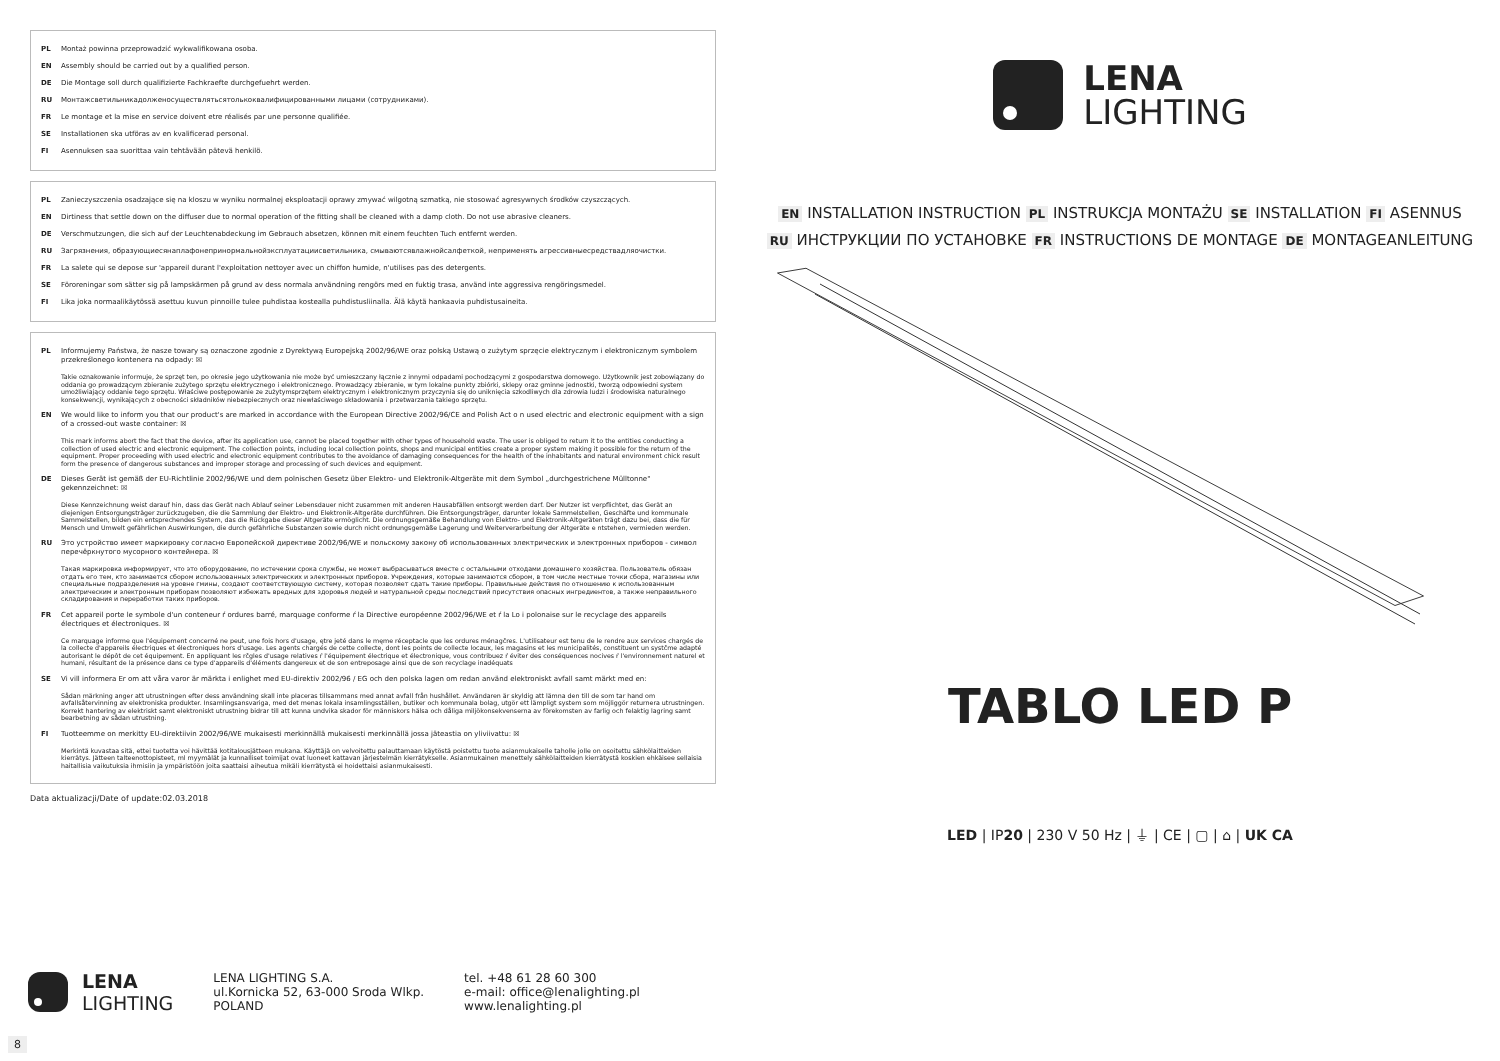PL Montaż powinna przeprowadzić wykwalifikowana osoba.
EN Assembly should be carried out by a qualified person.
DE Die Montage soll durch qualifizierte Fachkraefte durchgefuehrt werden.
RU Монтажсветильникадолженосуществлятьсятолькоквалифицированными лицами (сотрудниками).
FR Le montage et la mise en service doivent etre réalisés par une personne qualifiée.
SE Installationen ska utföras av en kvalificerad personal.
FI Asennuksen saa suorittaa vain tehtävään pätevä henkilö.
PL Zanieczyszczenia osadzające się na kloszu w wyniku normalnej eksploatacji oprawy zmywać wilgotną szmatką, nie stosować agresywnych środków czyszczących.
EN Dirtiness that settle down on the diffuser due to normal operation of the fitting shall be cleaned with a damp cloth. Do not use abrasive cleaners.
DE Verschmutzungen, die sich auf der Leuchtenabdeckung im Gebrauch absetzen, können mit einem feuchten Tuch entfernt werden.
RU Загрязнения, образующиесянаплафонепринормальнойэксплуатациисветильника, смываютсявлажнойсалфеткой, неприменять агрессивныесредствадляочистки.
FR La salete qui se depose sur 'appareil durant l'exploitation nettoyer avec un chiffon humide, n'utilises pas des detergents.
SE Föroreningar som sätter sig på lampskärmen på grund av dess normala användning rengörs med en fuktig trasa, använd inte aggressiva rengöringsmedel.
FI Lika joka normaalikäytössä asettuu kuvun pinnoille tulee puhdistaa kostealla puhdistusliinalla. Älä käytä hankaavia puhdistusaineita.
PL Informujemy Państwa, że nasze towary są oznaczone zgodnie z Dyrektywą Europejską 2002/96/WE oraz polską Ustawą o zużytym sprzęcie elektrycznym i elektronicznym symbolem przekreślonego kontenera na odpady: ☒
Takie oznakowanie informuje, że sprzęt ten, po okresie jego użytkowania nie może być umieszczany łącznie z innymi odpadami pochodzącymi z gospodarstwa domowego. Użytkownik jest zobowiązany do oddania go prowadzącym zbieranie zużytego sprzętu elektrycznego i elektronicznego. Prowadzący zbieranie, w tym lokalne punkty zbiórki, sklepy oraz gminne jednostki, tworzą odpowiedni system umożliwiający oddanie tego sprzętu. Właściwe postępowanie ze zużytymsprzętem elektrycznym i elektronicznym przyczynia się do uniknięcia szkodliwych dla zdrowia ludzi i środowiska naturalnego konsekwencji, wynikających z obecności składników niebezpiecznych oraz niewłaściwego składowania i przetwarzania takiego sprzętu.
EN We would like to inform you that our product's are marked in accordance with the European Directive 2002/96/CE and Polish Act o n used electric and electronic equipment with a sign of a crossed-out waste container: ☒
This mark informs abort the fact that the device, after its application use, cannot be placed together with other types of household waste. The user is obliged to return it to the entities conducting a collection of used electric and electronic equipment. The collection points, including local collection points, shops and municipal entities create a proper system making it possible for the return of the equipment. Proper proceeding with used electric and electronic equipment contributes to the avoidance of damaging consequences for the health of the inhabitants and natural environment chick result form the presence of dangerous substances and improper storage and processing of such devices and equipment.
DE Dieses Gerät ist gemäß der EU-Richtlinie 2002/96/WE und dem polnischen Gesetz über Elektro- und Elektronik-Altgeräte mit dem Symbol „durchgestrichene Mülltonne" gekennzeichnet: ☒
Diese Kennzeichnung weist darauf hin, dass das Gerät nach Ablauf seiner Lebensdauer nicht zusammen mit anderen Hausabfällen entsorgt werden darf. Der Nutzer ist verpflichtet, das Gerät an diejenigen Entsorgungsträger zurückzugeben, die die Sammlung der Elektro- und Elektronik-Altgeräte durchführen. Die Entsorgungsträger, darunter lokale Sammelstellen, Geschäfte und kommunale Sammelstellen, bilden ein entsprechendes System, das die Rückgabe dieser Altgeräte ermöglicht. Die ordnungsgemäße Behandlung von Elektro- und Elektronik-Altgeräten trägt dazu bei, dass die für Mensch und Umwelt gefährlichen Auswirkungen, die durch gefährliche Substanzen sowie durch nicht ordnungsgemäße Lagerung und Weiterverarbeitung der Altgeräte e ntstehen, vermieden werden.
RU Это устройство имеет маркировку согласно Европейской директиве 2002/96/WE и польскому закону об использованных электрических и электронных приборов - символ перечёркнутого мусорного контейнера. ☒
Такая маркировка информирует, что это оборудование, по истечении срока службы, не может выбрасываться вместе с остальными отходами домашнего хозяйства. Пользователь обязан отдать его тем, кто занимается сбором использованных электрических и электронных приборов. Учреждения, которые занимаются сбором, в том числе местные точки сбора, магазины или специальные подразделения на уровне гмины, создают соответствующую систему, которая позволяет сдать такие приборы. Правильные действия по отношению к использованным электрическим и электронным приборам позволяют избежать вредных для здоровья людей и натуральной среды последствий присутствия опасных ингредиентов, а также неправильного складирования и переработки таких приборов.
FR Cet appareil porte le symbole d'un conteneur ŕ ordures barré, marquage conforme ŕ la Directive européenne 2002/96/WE et ŕ la Lo i polonaise sur le recyclage des appareils électriques et électroniques. ☒
Ce marquage informe que l'équipement concerné ne peut, une fois hors d'usage, ętre jeté dans le męme réceptacle que les ordures ménagčres. L'utilisateur est tenu de le rendre aux services chargés de la collecte d'appareils électriques et électroniques hors d'usage. Les agents chargés de cette collecte, dont les points de collecte locaux, les magasins et les municipalités, constituent un systčme adapté autorisant le dépôt de cet équipement. En appliquant les rčgles d'usage relatives ŕ l'équipement électrique et électronique, vous contribuez ŕ éviter des conséquences nocives ŕ l'environnement naturel et humani, résultant de la présence dans ce type d'appareils d'éléments dangereux et de son entreposage ainsi que de son recyclage inadéquats
SE Vi vill informera Er om att våra varor är märkta i enlighet med EU-direktiv 2002/96 / EG och den polska lagen om redan använd elektroniskt avfall samt märkt med en:
Sådan märkning anger att utrustningen efter dess användning skall inte placeras tillsammans med annat avfall från hushållet. Användaren är skyldig att lämna den till de som tar hand om avfallsåtervinning av elektroniska produkter. Insamlingsansvariga, med det menas lokala insamlingsställen, butiker och kommunala bolag, utgör ett lämpligt system som möjliggör returnera utrustningen. Korrekt hantering av elektriskt samt elektroniskt utrustning bidrar till att kunna undvika skador för människors hälsa och dåliga miljökonsekvenserna av förekomsten av farlig och felaktig lagring samt bearbetning av sådan utrustning.
FI Tuotteemme on merkitty EU-direktiivin 2002/96/WE mukaisesti merkinnällä mukaisesti merkinnällä jossa jäteastia on yliviivattu: ☒
Merkintä kuvastaa sitä, ettei tuotetta voi hävittää kotitalousjätteen mukana. Käyttäjä on velvoitettu palauttamaan käytöstä poistettu tuote asianmukaiselle taholle jolle on osoitettu sähkölaitteiden kierrätys. Jätteen talteenottopisteet, ml myymälät ja kunnalliset toimijat ovat luoneet kattavan järjestelmän kierrätykselle. Asianmukainen menettely sähkölaitteiden kierrätystä koskien ehkäisee sellaisia haitallisia vaikutuksia ihmisiin ja ympäristöön joita saattaisi aiheutua mikäli kierrätystä ei hoidettaisi asianmukaisesti.
Data aktualizacji/Date of update:02.03.2018
LENA
LIGHTING
EN INSTALLATION INSTRUCTION PL INSTRUKCJA MONTAŻU SE INSTALLATION FI ASENNUS
RU ИНСТРУКЦИИ ПО УСТАНОВКЕ FR INSTRUCTIONS DE MONTAGE DE MONTAGEANLEITUNG
TABLO LED P
LED | IP20 | 230 V 50 Hz | ⏚ | CE | ▢ | ⌂ | UK CA
LENA
LIGHTING
LENA LIGHTING S.A.
ul.Kornicka 52, 63-000 Sroda Wlkp.
POLAND
tel. +48 61 28 60 300
e-mail: office@lenalighting.pl
www.lenalighting.pl
8